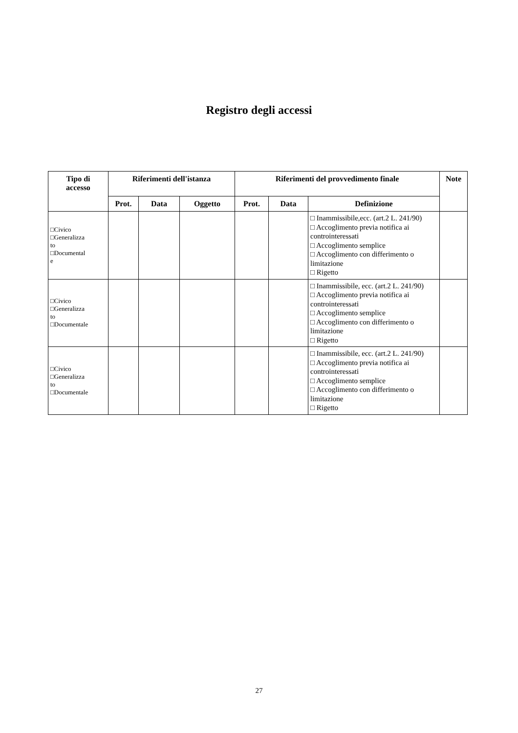Registro degli accessi
| Tipo di accesso | Riferimenti dell'istanza | | | Riferimenti del provvedimento finale | | | Note |
| --- | --- | --- | --- | --- | --- | --- | --- |
| | Prot. | Data | Oggetto | Prot. | Data | Definizione | |
| □Civico □Generalizza to □Documental e | | | | | | □ Inammissibile,ecc. (art.2 L. 241/90) □ Accoglimento previa notifica ai controinteressati □ Accoglimento semplice □ Accoglimento con differimento o limitazione □ Rigetto | |
| □Civico □Generalizza to □Documentale | | | | | | □ Inammissibile, ecc. (art.2 L. 241/90) □ Accoglimento previa notifica ai controinteressati □ Accoglimento semplice □ Accoglimento con differimento o limitazione □ Rigetto | |
| □Civico □Generalizza to □Documentale | | | | | | □ Inammissibile, ecc. (art.2 L. 241/90) □ Accoglimento previa notifica ai controinteressati □ Accoglimento semplice □ Accoglimento con differimento o limitazione □ Rigetto | |
27